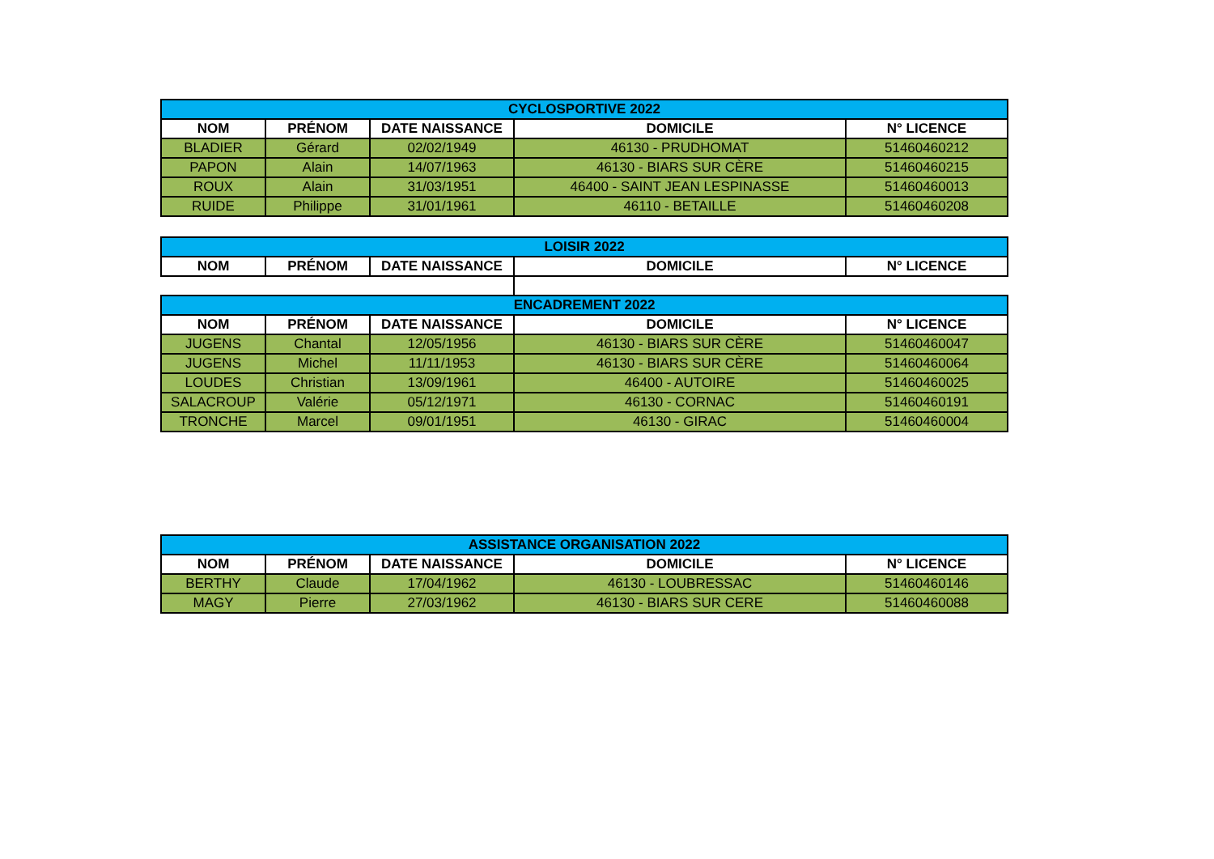| CYCLOSPORTIVE 2022 | | | | |
| NOM | PRÉNOM | DATE NAISSANCE | DOMICILE | N° LICENCE |
| BLADIER | Gérard | 02/02/1949 | 46130 - PRUDHOMAT | 51460460212 |
| PAPON | Alain | 14/07/1963 | 46130 - BIARS SUR CÈRE | 51460460215 |
| ROUX | Alain | 31/03/1951 | 46400 - SAINT JEAN LESPINASSE | 51460460013 |
| RUIDE | Philippe | 31/01/1961 | 46110 - BETAILLE | 51460460208 |
| LOISIR 2022 | | | | |
| NOM | PRÉNOM | DATE NAISSANCE | DOMICILE | N° LICENCE |
| ENCADREMENT 2022 | | | | |
| NOM | PRÉNOM | DATE NAISSANCE | DOMICILE | N° LICENCE |
| JUGENS | Chantal | 12/05/1956 | 46130 - BIARS SUR CÈRE | 51460460047 |
| JUGENS | Michel | 11/11/1953 | 46130 - BIARS SUR CÈRE | 51460460064 |
| LOUDES | Christian | 13/09/1961 | 46400 - AUTOIRE | 51460460025 |
| SALACROUP | Valérie | 05/12/1971 | 46130 - CORNAC | 51460460191 |
| TRONCHE | Marcel | 09/01/1951 | 46130 - GIRAC | 51460460004 |
| ASSISTANCE ORGANISATION 2022 | | | | |
| NOM | PRÉNOM | DATE NAISSANCE | DOMICILE | N° LICENCE |
| BERTHY | Claude | 17/04/1962 | 46130 - LOUBRESSAC | 51460460146 |
| MAGY | Pierre | 27/03/1962 | 46130 - BIARS SUR CERE | 51460460088 |